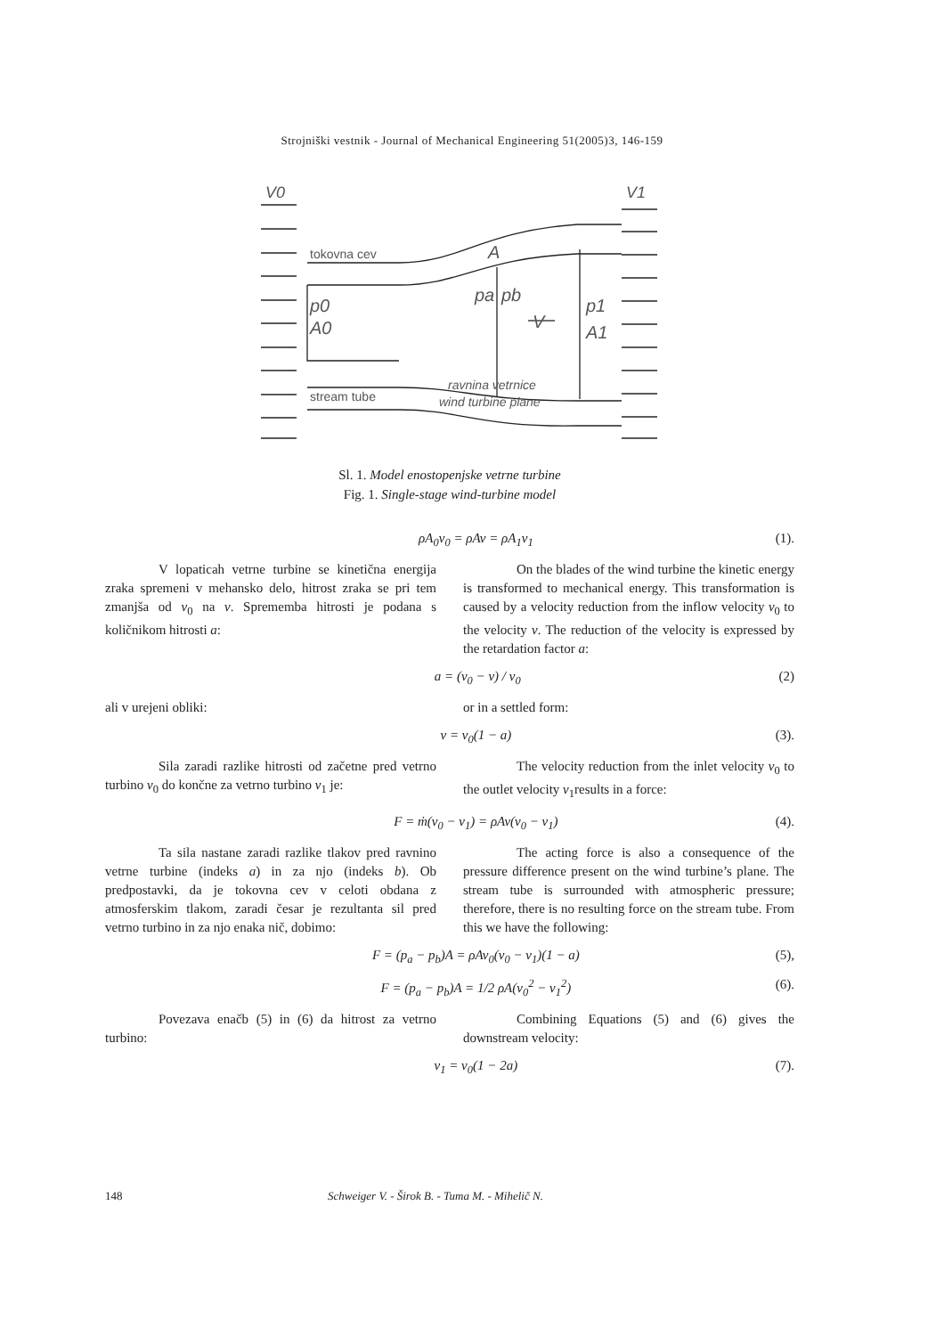Strojniški vestnik - Journal of Mechanical Engineering 51(2005)3, 146-159
V0
V1
tokovna cev
A
p0
A0
pa
pb
V
p1
A1
stream tube
ravnina vetrnice
wind turbine plane
Sl. 1. Model enostopenjske vetrne turbine
Fig. 1. Single-stage wind-turbine model
ρA<sub>0</sub>v<sub>0</sub> = ρAv = ρA<sub>1</sub>v<sub>1</sub> (1).
V lopaticah vetrne turbine se kinetična energija zraka spremeni v mehansko delo, hitrost zraka se pri tem zmanjša od v<sub>0</sub> na v. Sprememba hitrosti je podana s količnikom hitrosti a:
On the blades of the wind turbine the kinetic energy is transformed to mechanical energy. This transformation is caused by a velocity reduction from the inflow velocity v<sub>0</sub> to the velocity v. The reduction of the velocity is expressed by the retardation factor a:
a = (v<sub>0</sub> − v) / v<sub>0</sub> (2)
ali v urejeni obliki: or in a settled form:
v = v<sub>0</sub>(1 − a) (3).
Sila zaradi razlike hitrosti od začetne pred vetrno turbino v<sub>0</sub> do končne za vetrno turbino v<sub>1</sub> je:
The velocity reduction from the inlet velocity v<sub>0</sub> to the outlet velocity v<sub>1</sub>results in a force:
F = ṁ(v<sub>0</sub> − v<sub>1</sub>) = ρAv(v<sub>0</sub> − v<sub>1</sub>) (4).
Ta sila nastane zaradi razlike tlakov pred ravnino vetrne turbine (indeks a) in za njo (indeks b). Ob predpostavki, da je tokovna cev v celoti obdana z atmosferskim tlakom, zaradi česar je rezultanta sil pred vetrno turbino in za njo enaka nič, dobimo:
The acting force is also a consequence of the pressure difference present on the wind turbine’s plane. The stream tube is surrounded with atmospheric pressure; therefore, there is no resulting force on the stream tube. From this we have the following:
F = (p<sub>a</sub> − p<sub>b</sub>)A = ρAv<sub>0</sub>(v<sub>0</sub> − v<sub>1</sub>)(1 − a) (5),
F = (p<sub>a</sub> − p<sub>b</sub>)A = 1/2 ρA(v<sub>0</sub><sup>2</sup> − v<sub>1</sub><sup>2</sup>) (6).
Povezava enačb (5) in (6) da hitrost za vetrno turbino:
Combining Equations (5) and (6) gives the downstream velocity:
v<sub>1</sub> = v<sub>0</sub>(1 − 2a) (7).
148 Schweiger V. - Širok B. - Tuma M. - Mihelič N.